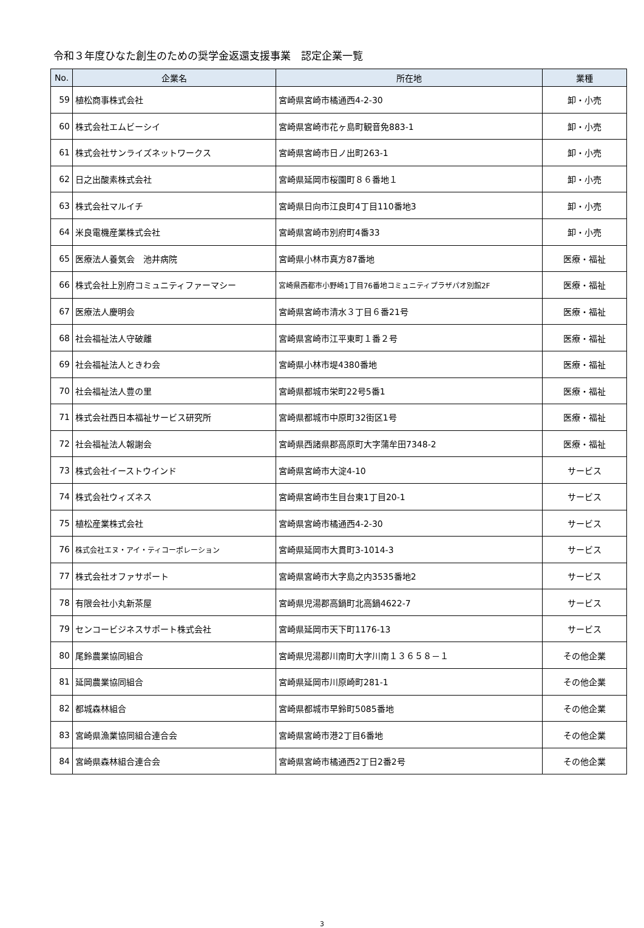令和３年度ひなた創生のための奨学金返還支援事業　認定企業一覧
| No. | 企業名 | 所在地 | 業種 |
| --- | --- | --- | --- |
| 59 | 植松商事株式会社 | 宮崎県宮崎市橘通西4-2-30 | 卸・小売 |
| 60 | 株式会社エムビーシイ | 宮崎県宮崎市花ヶ島町観音免883-1 | 卸・小売 |
| 61 | 株式会社サンライズネットワークス | 宮崎県宮崎市日ノ出町263-1 | 卸・小売 |
| 62 | 日之出酸素株式会社 | 宮崎県延岡市桜園町８６番地１ | 卸・小売 |
| 63 | 株式会社マルイチ | 宮崎県日向市江良町4丁目110番地3 | 卸・小売 |
| 64 | 米良電機産業株式会社 | 宮崎県宮崎市別府町4番33 | 卸・小売 |
| 65 | 医療法人養気会 池井病院 | 宮崎県小林市真方87番地 | 医療・福祉 |
| 66 | 株式会社上別府コミュニティファーマシー | 宮崎県西都市小野崎1丁目76番地コミュニティプラザパオ別館2F | 医療・福祉 |
| 67 | 医療法人慶明会 | 宮崎県宮崎市清水３丁目６番21号 | 医療・福祉 |
| 68 | 社会福祉法人守破離 | 宮崎県宮崎市江平東町１番２号 | 医療・福祉 |
| 69 | 社会福祉法人ときわ会 | 宮崎県小林市堤4380番地 | 医療・福祉 |
| 70 | 社会福祉法人豊の里 | 宮崎県都城市栄町22号5番1 | 医療・福祉 |
| 71 | 株式会社西日本福祉サービス研究所 | 宮崎県都城市中原町32街区1号 | 医療・福祉 |
| 72 | 社会福祉法人報謝会 | 宮崎県西諸県郡高原町大字蒲牟田7348-2 | 医療・福祉 |
| 73 | 株式会社イーストウインド | 宮崎県宮崎市大淀4-10 | サービス |
| 74 | 株式会社ウィズネス | 宮崎県宮崎市生目台東1丁目20-1 | サービス |
| 75 | 植松産業株式会社 | 宮崎県宮崎市橘通西4-2-30 | サービス |
| 76 | 株式会社エヌ・アイ・ティコーポレーション | 宮崎県延岡市大貫町3-1014-3 | サービス |
| 77 | 株式会社オファサポート | 宮崎県宮崎市大字島之内3535番地2 | サービス |
| 78 | 有限会社小丸新茶屋 | 宮崎県児湯郡高鍋町北高鍋4622-7 | サービス |
| 79 | センコービジネスサポート株式会社 | 宮崎県延岡市天下町1176-13 | サービス |
| 80 | 尾鈴農業協同組合 | 宮崎県児湯郡川南町大字川南１３６５８－１ | その他企業 |
| 81 | 延岡農業協同組合 | 宮崎県延岡市川原崎町281-1 | その他企業 |
| 82 | 都城森林組合 | 宮崎県都城市早鈴町5085番地 | その他企業 |
| 83 | 宮崎県漁業協同組合連合会 | 宮崎県宮崎市港2丁目6番地 | その他企業 |
| 84 | 宮崎県森林組合連合会 | 宮崎県宮崎市橘通西2丁日2番2号 | その他企業 |
3